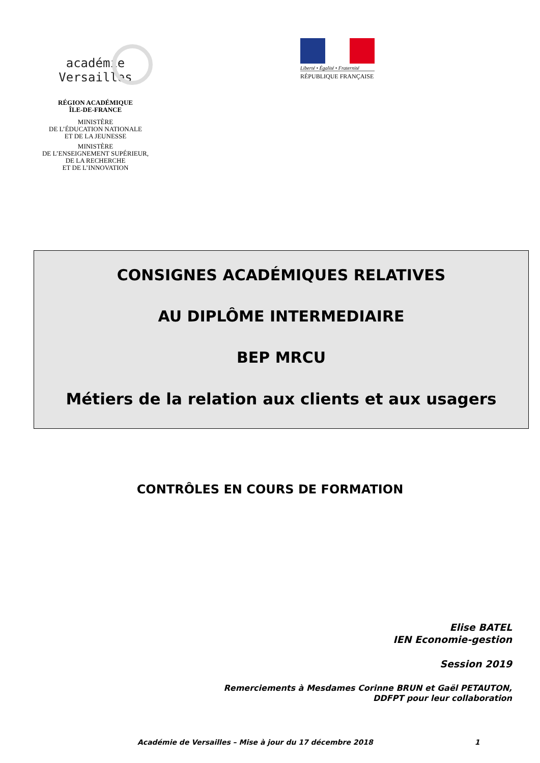académie
Versailles
RÉGION ACADÉMIQUE
ÎLE-DE-FRANCE
MINISTÈRE
DE L’ÉDUCATION NATIONALE
ET DE LA JEUNESSE
MINISTÈRE
DE L’ENSEIGNEMENT SUPÉRIEUR,
DE LA RECHERCHE
ET DE L’INNOVATION
Liberté • Égalité • Fraternité
RÉPUBLIQUE FRANÇAISE
CONSIGNES ACADÉMIQUES RELATIVES
AU DIPLÔME INTERMEDIAIRE
BEP MRCU
Métiers de la relation aux clients et aux usagers
CONTRÔLES EN COURS DE FORMATION
Elise BATEL
IEN Economie-gestion
Session 2019
Remerciements à Mesdames Corinne BRUN et Gaël PETAUTON,
DDFPT pour leur collaboration
Académie de Versailles – Mise à jour du 17 décembre 2018 1